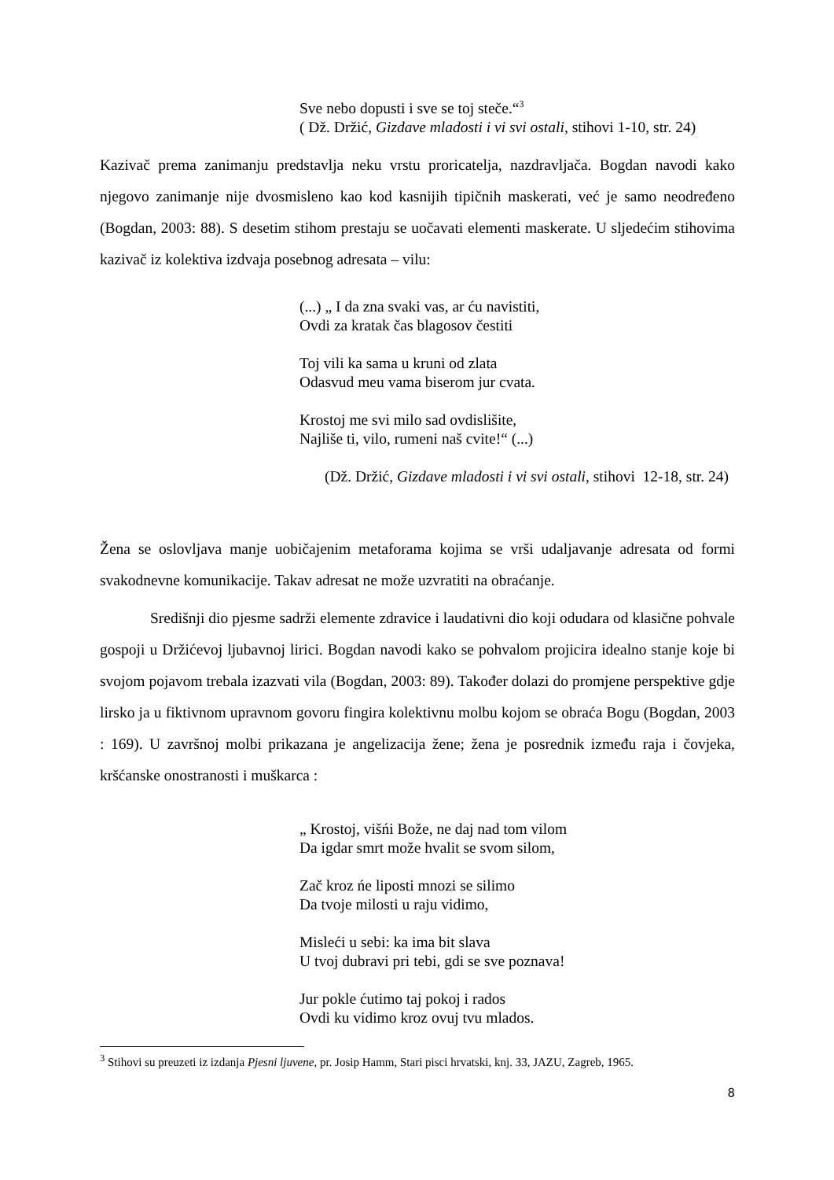Sve nebo dopusti i sve se toj steče.“<sup>3</sup>
( Dž. Držić, Gizdave mladosti i vi svi ostali, stihovi 1-10, str. 24)
Kazivač prema zanimanju predstavlja neku vrstu proricatelja, nazdravljača. Bogdan navodi kako njegovo zanimanje nije dvosmisleno kao kod kasnijih tipičnih maskerati, već je samo neodređeno (Bogdan, 2003: 88). S desetim stihom prestaju se uočavati elementi maskerate. U sljedećim stihovima kazivač iz kolektiva izdvaja posebnog adresata – vilu:
(...) „ I da zna svaki vas, ar ću navistiti,
Ovdi za kratak čas blagosov čestiti
Toj vili ka sama u kruni od zlata
Odasvud meu vama biserom jur cvata.
Krostoj me svi milo sad ovdislišite,
Najliše ti, vilo, rumeni naš cvite!“ (...)
(Dž. Držić, Gizdave mladosti i vi svi ostali, stihovi 12-18, str. 24)
Žena se oslovljava manje uobičajenim metaforama kojima se vrši udaljavanje adresata od formi svakodnevne komunikacije. Takav adresat ne može uzvratiti na obraćanje.
Središnji dio pjesme sadrži elemente zdravice i laudativni dio koji odudara od klasične pohvale gospoji u Držićevoj ljubavnoj lirici. Bogdan navodi kako se pohvalom projicira idealno stanje koje bi svojom pojavom trebala izazvati vila (Bogdan, 2003: 89). Također dolazi do promjene perspektive gdje lirsko ja u fiktivnom upravnom govoru fingira kolektivnu molbu kojom se obraća Bogu (Bogdan, 2003 : 169). U završnoj molbi prikazana je angelizacija žene; žena je posrednik između raja i čovjeka, kršćanske onostranosti i muškarca :
„ Krostoj, višńi Bože, ne daj nad tom vilom
Da igdar smrt može hvalit se svom silom,
Zač kroz ńe liposti mnozi se silimo
Da tvoje milosti u raju vidimo,
Misleći u sebi: ka ima bit slava
U tvoj dubravi pri tebi, gdi se sve poznava!
Jur pokle ćutimo taj pokoj i rados
Ovdi ku vidimo kroz ovuj tvu mlados.
<sup>3</sup> Stihovi su preuzeti iz izdanja Pjesni ljuvene, pr. Josip Hamm, Stari pisci hrvatski, knj. 33, JAZU, Zagreb, 1965.
8